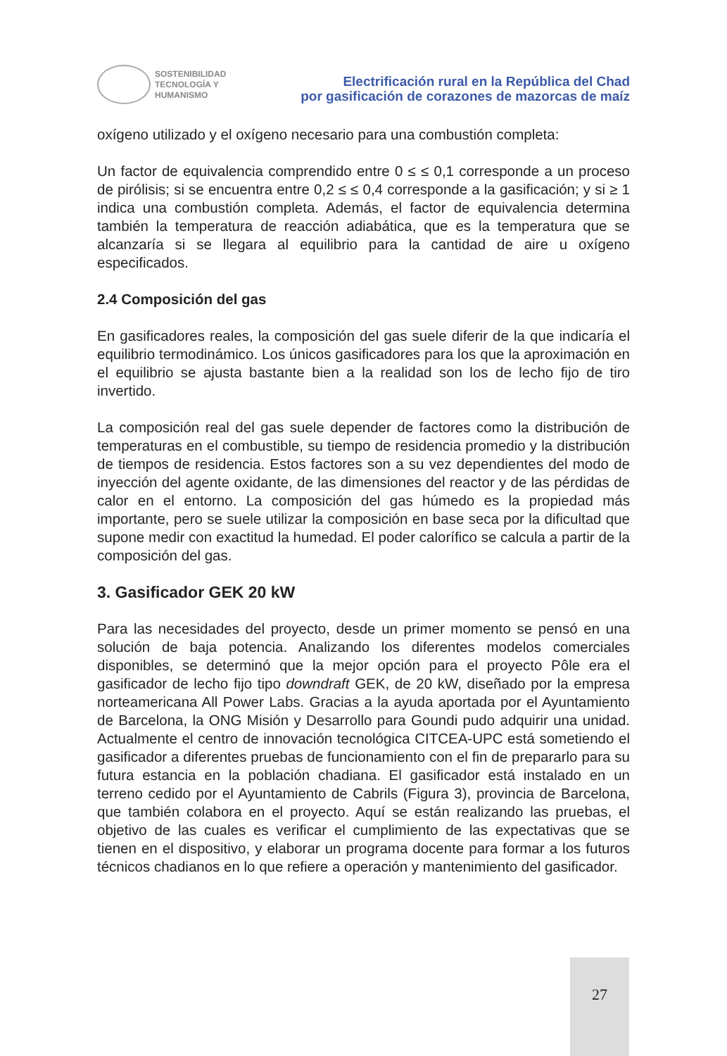SOSTENIBILIDAD
TECNOLOGÍA Y
HUMANISMO
Electrificación rural en la República del Chad
por gasificación de corazones de mazorcas de maíz
oxígeno utilizado y el oxígeno necesario para una combustión completa:
Un factor de equivalencia comprendido entre 0 ≤ ≤ 0,1 corresponde a un proceso de pirólisis; si se encuentra entre 0,2 ≤ ≤ 0,4 corresponde a la gasificación; y si ≥ 1 indica una combustión completa. Además, el factor de equivalencia determina también la temperatura de reacción adiabática, que es la temperatura que se alcanzaría si se llegara al equilibrio para la cantidad de aire u oxígeno especificados.
2.4 Composición del gas
En gasificadores reales, la composición del gas suele diferir de la que indicaría el equilibrio termodinámico. Los únicos gasificadores para los que la aproximación en el equilibrio se ajusta bastante bien a la realidad son los de lecho fijo de tiro invertido.
La composición real del gas suele depender de factores como la distribución de temperaturas en el combustible, su tiempo de residencia promedio y la distribución de tiempos de residencia. Estos factores son a su vez dependientes del modo de inyección del agente oxidante, de las dimensiones del reactor y de las pérdidas de calor en el entorno. La composición del gas húmedo es la propiedad más importante, pero se suele utilizar la composición en base seca por la dificultad que supone medir con exactitud la humedad. El poder calorífico se calcula a partir de la composición del gas.
3. Gasificador GEK 20 kW
Para las necesidades del proyecto, desde un primer momento se pensó en una solución de baja potencia. Analizando los diferentes modelos comerciales disponibles, se determinó que la mejor opción para el proyecto Pôle era el gasificador de lecho fijo tipo downdraft GEK, de 20 kW, diseñado por la empresa norteamericana All Power Labs. Gracias a la ayuda aportada por el Ayuntamiento de Barcelona, la ONG Misión y Desarrollo para Goundi pudo adquirir una unidad. Actualmente el centro de innovación tecnológica CITCEA-UPC está sometiendo el gasificador a diferentes pruebas de funcionamiento con el fin de prepararlo para su futura estancia en la población chadiana. El gasificador está instalado en un terreno cedido por el Ayuntamiento de Cabrils (Figura 3), provincia de Barcelona, que también colabora en el proyecto. Aquí se están realizando las pruebas, el objetivo de las cuales es verificar el cumplimiento de las expectativas que se tienen en el dispositivo, y elaborar un programa docente para formar a los futuros técnicos chadianos en lo que refiere a operación y mantenimiento del gasificador.
27